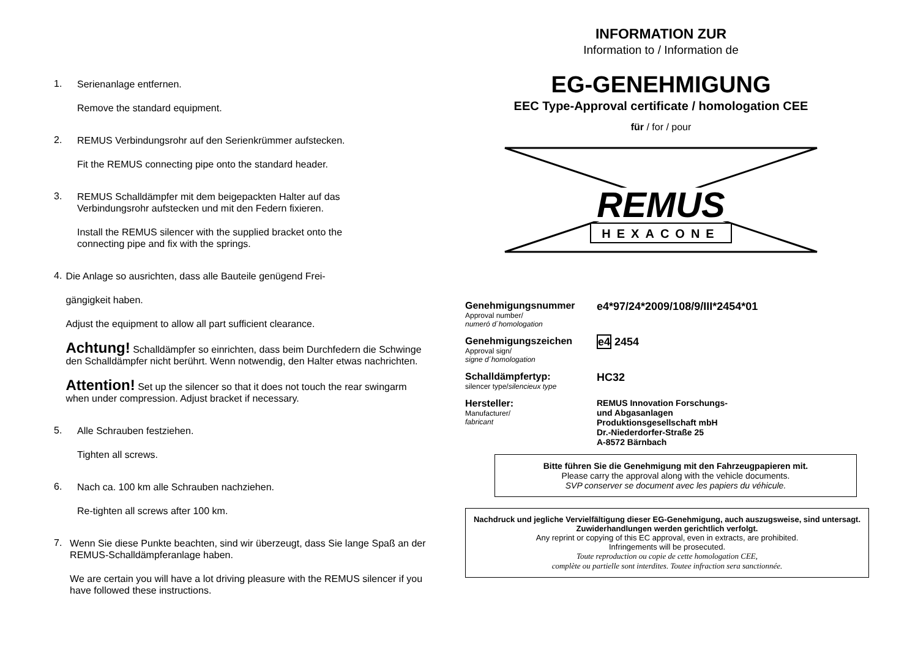1.
Serienanlage entfernen.
Remove the standard equipment.
2.
REMUS Verbindungsrohr auf den Serienkrümmer aufstecken.
Fit the REMUS connecting pipe onto the standard header.
3.
REMUS Schalldämpfer mit dem beigepackten Halter auf das
Verbindungsrohr aufstecken und mit den Federn fixieren.
Install the REMUS silencer with the supplied bracket onto the
connecting pipe and fix with the springs.
4.
Die Anlage so ausrichten, dass alle Bauteile genügend Frei-
gängigkeit haben.
Adjust the equipment to allow all part sufficient clearance.
Achtung! Schalldämpfer so einrichten, dass beim Durchfedern die Schwinge den Schalldämpfer nicht berührt. Wenn notwendig, den Halter etwas nachrichten.
Attention! Set up the silencer so that it does not touch the rear swingarm when under compression. Adjust bracket if necessary.
5.
Alle Schrauben festziehen.
Tighten all screws.
6.
Nach ca. 100 km alle Schrauben nachziehen.
Re-tighten all screws after 100 km.
7.
Wenn Sie diese Punkte beachten, sind wir überzeugt, dass Sie lange Spaß an der REMUS-Schalldämpferanlage haben.
We are certain you will have a lot driving pleasure with the REMUS silencer if you have followed these instructions.
INFORMATION ZUR
Information to / Information de
EG-GENEHMIGUNG
EEC Type-Approval certificate / homologation CEE
für / for / pour
REMUS
HEXACONE
Genehmigungsnummer
Approval number/
numeró d´homologation
e4*97/24*2009/108/9/III*2454*01
Genehmigungszeichen
Approval sign/
signe d´homologation
e4 2454
Schalldämpfertyp:
silencer type/silencieux type
HC32
Hersteller:
Manufacturer/
fabricant
REMUS Innovation Forschungs-
und Abgasanlagen
Produktionsgesellschaft mbH
Dr.-Niederdorfer-Straße 25
A-8572 Bärnbach
Bitte führen Sie die Genehmigung mit den Fahrzeugpapieren mit.
Please carry the approval along with the vehicle documents.
SVP conserver se document avec les papiers du véhicule.
Nachdruck und jegliche Vervielfältigung dieser EG-Genehmigung, auch auszugsweise, sind untersagt. Zuwiderhandlungen werden gerichtlich verfolgt.
Any reprint or copying of this EC approval, even in extracts, are prohibited.
Infringements will be prosecuted.
Toute reproduction ou copie de cette homologation CEE,
complète ou partielle sont interdites. Toutee infraction sera sanctionnée.